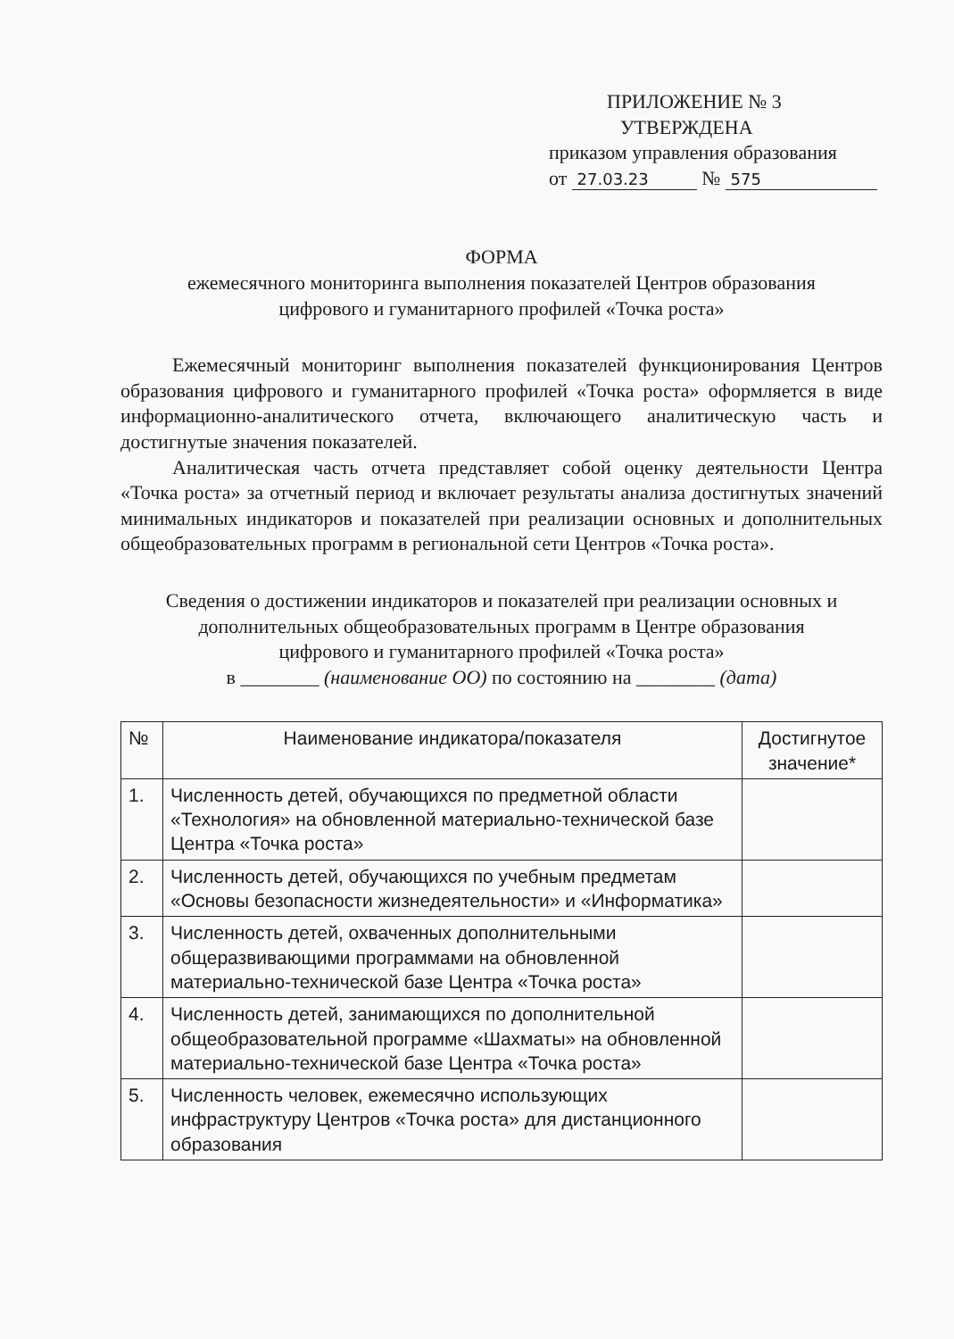ПРИЛОЖЕНИЕ № 3
УТВЕРЖДЕНА
приказом управления образования
от 27.03.23 № 575
ФОРМА
ежемесячного мониторинга выполнения показателей Центров образования
цифрового и гуманитарного профилей «Точка роста»
Ежемесячный мониторинг выполнения показателей функционирования Центров образования цифрового и гуманитарного профилей «Точка роста» оформляется в виде информационно-аналитического отчета, включающего аналитическую часть и достигнутые значения показателей.
Аналитическая часть отчета представляет собой оценку деятельности Центра «Точка роста» за отчетный период и включает результаты анализа достигнутых значений минимальных индикаторов и показателей при реализации основных и дополнительных общеобразовательных программ в региональной сети Центров «Точка роста».
Сведения о достижении индикаторов и показателей при реализации основных и дополнительных общеобразовательных программ в Центре образования
цифрового и гуманитарного профилей «Точка роста»
в ________ (наименование ОО) по состоянию на ________ (дата)
| № | Наименование индикатора/показателя | Достигнутое значение* |
| --- | --- | --- |
| 1. | Численность детей, обучающихся по предметной области «Технология» на обновленной материально-технической базе Центра «Точка роста» | |
| 2. | Численность детей, обучающихся по учебным предметам «Основы безопасности жизнедеятельности» и «Информатика» | |
| 3. | Численность детей, охваченных дополнительными общеразвивающими программами на обновленной материально-технической базе Центра «Точка роста» | |
| 4. | Численность детей, занимающихся по дополнительной общеобразовательной программе «Шахматы» на обновленной материально-технической базе Центра «Точка роста» | |
| 5. | Численность человек, ежемесячно использующих инфраструктуру Центров «Точка роста» для дистанционного образования | |